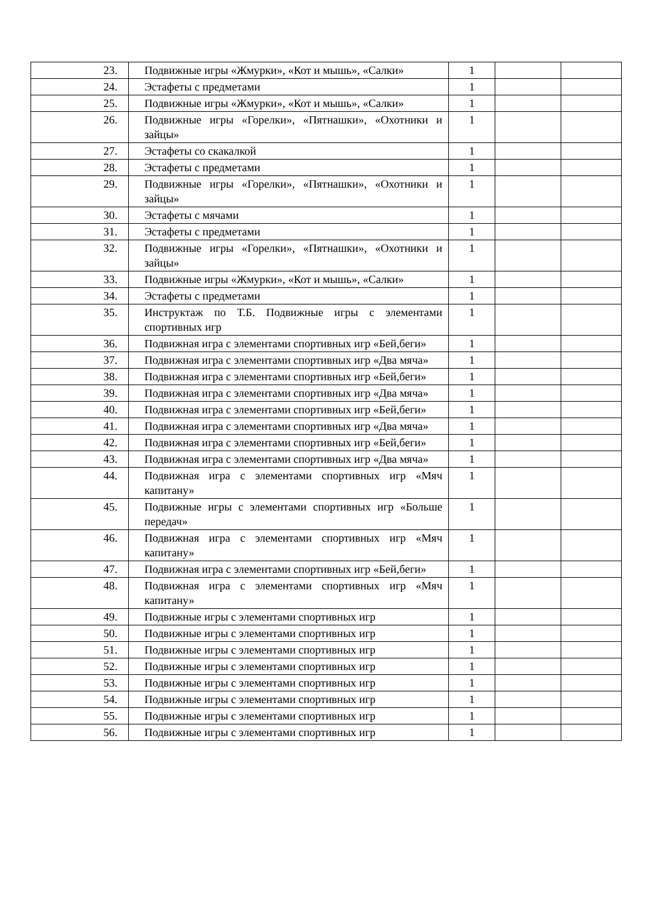| 23. | Подвижные игры «Жмурки», «Кот и мышь», «Салки» | 1 | | |
| 24. | Эстафеты с предметами | 1 | | |
| 25. | Подвижные игры «Жмурки», «Кот и мышь», «Салки» | 1 | | |
| 26. | Подвижные игры «Горелки», «Пятнашки», «Охотники и зайцы» | 1 | | |
| 27. | Эстафеты со скакалкой | 1 | | |
| 28. | Эстафеты с предметами | 1 | | |
| 29. | Подвижные игры «Горелки», «Пятнашки», «Охотники и зайцы» | 1 | | |
| 30. | Эстафеты с мячами | 1 | | |
| 31. | Эстафеты с предметами | 1 | | |
| 32. | Подвижные игры «Горелки», «Пятнашки», «Охотники и зайцы» | 1 | | |
| 33. | Подвижные игры «Жмурки», «Кот и мышь», «Салки» | 1 | | |
| 34. | Эстафеты с предметами | 1 | | |
| 35. | Инструктаж по Т.Б. Подвижные игры с элементами спортивных игр | 1 | | |
| 36. | Подвижная игра с элементами спортивных игр «Бей,беги» | 1 | | |
| 37. | Подвижная игра с элементами спортивных игр «Два мяча» | 1 | | |
| 38. | Подвижная игра с элементами спортивных игр «Бей,беги» | 1 | | |
| 39. | Подвижная игра с элементами спортивных игр «Два мяча» | 1 | | |
| 40. | Подвижная игра с элементами спортивных игр «Бей,беги» | 1 | | |
| 41. | Подвижная игра с элементами спортивных игр «Два мяча» | 1 | | |
| 42. | Подвижная игра с элементами спортивных игр «Бей,беги» | 1 | | |
| 43. | Подвижная игра с элементами спортивных игр «Два мяча» | 1 | | |
| 44. | Подвижная игра с элементами спортивных игр «Мяч капитану» | 1 | | |
| 45. | Подвижные игры с элементами спортивных игр «Больше передач» | 1 | | |
| 46. | Подвижная игра с элементами спортивных игр «Мяч капитану» | 1 | | |
| 47. | Подвижная игра с элементами спортивных игр «Бей,беги» | 1 | | |
| 48. | Подвижная игра с элементами спортивных игр «Мяч капитану» | 1 | | |
| 49. | Подвижные игры с элементами спортивных игр | 1 | | |
| 50. | Подвижные игры с элементами спортивных игр | 1 | | |
| 51. | Подвижные игры с элементами спортивных игр | 1 | | |
| 52. | Подвижные игры с элементами спортивных игр | 1 | | |
| 53. | Подвижные игры с элементами спортивных игр | 1 | | |
| 54. | Подвижные игры с элементами спортивных игр | 1 | | |
| 55. | Подвижные игры с элементами спортивных игр | 1 | | |
| 56. | Подвижные игры с элементами спортивных игр | 1 | | |